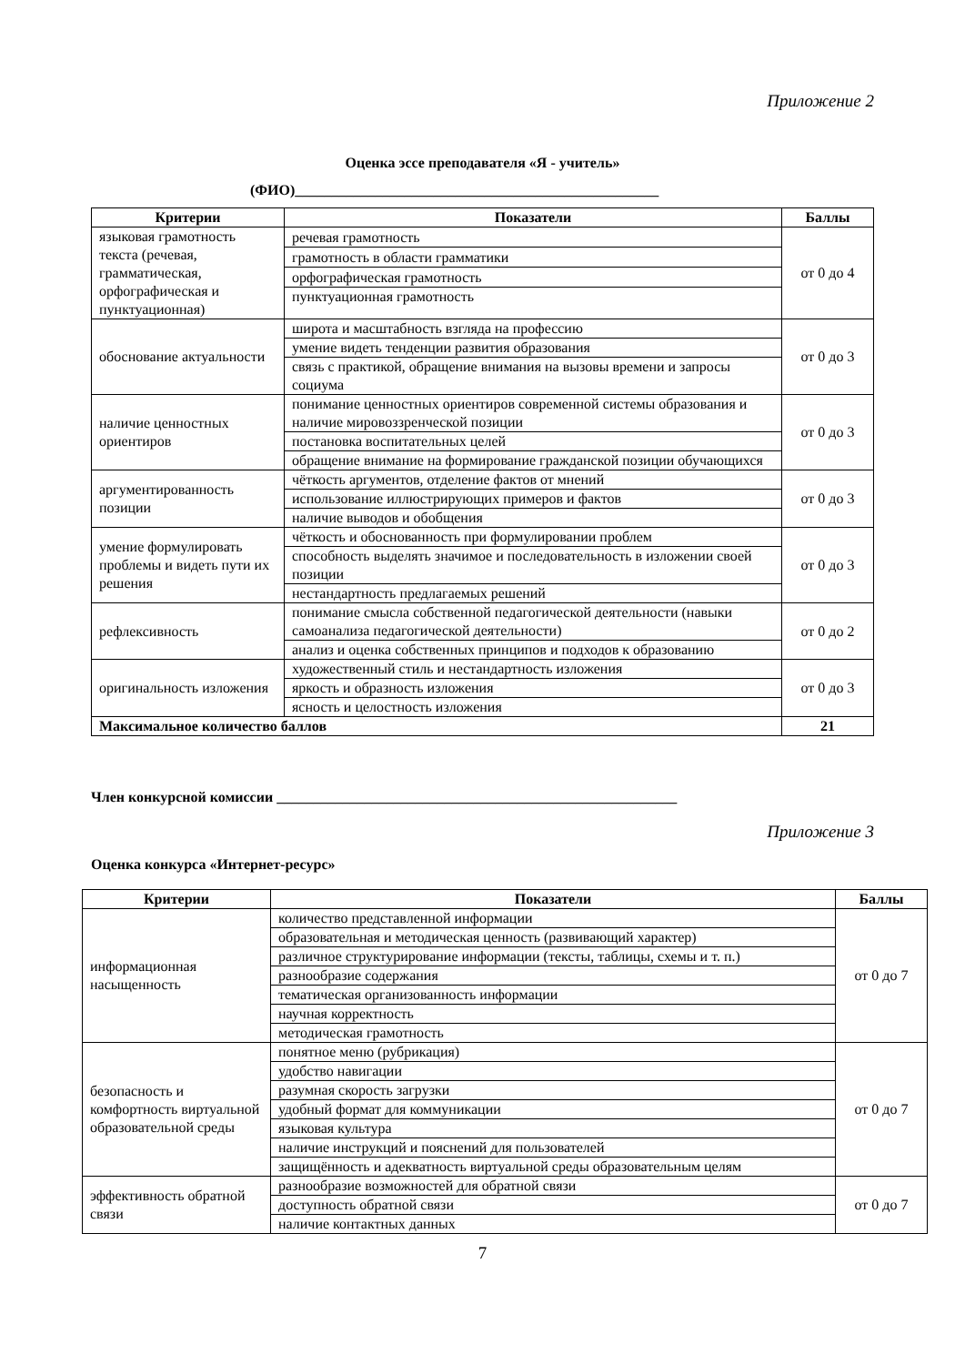Приложение 2
Оценка эссе преподавателя «Я - учитель»
(ФИО)__________________________________________________
| Критерии | Показатели | Баллы |
| --- | --- | --- |
| языковая грамотность текста (речевая, грамматическая, орфографическая и пунктуационная) | речевая грамотность | от 0 до 4 |
| | грамотность в области грамматики | |
| | орфографическая грамотность | |
| | пунктуационная грамотность | |
| обоснование актуальности | широта и масштабность взгляда на профессию | от 0 до 3 |
| | умение видеть тенденции развития образования | |
| | связь с практикой, обращение внимания на вызовы времени и запросы социума | |
| наличие ценностных ориентиров | понимание ценностных ориентиров современной системы образования и наличие мировоззренческой позиции | от 0 до 3 |
| | постановка воспитательных целей | |
| | обращение внимание на формирование гражданской позиции обучающихся | |
| аргументированность позиции | чёткость аргументов, отделение фактов от мнений | от 0 до 3 |
| | использование иллюстрирующих примеров и фактов | |
| | наличие выводов и обобщения | |
| умение формулировать проблемы и видеть пути их решения | чёткость и обоснованность при формулировании проблем | от 0 до 3 |
| | способность выделять значимое и последовательность в изложении своей позиции | |
| | нестандартность предлагаемых решений | |
| рефлексивность | понимание смысла собственной педагогической деятельности (навыки самоанализа педагогической деятельности) | от 0 до 2 |
| | анализ и оценка собственных принципов и подходов к образованию | |
| оригинальность изложения | художественный стиль и нестандартность изложения | от 0 до 3 |
| | яркость и образность изложения | |
| | ясность и целостность изложения | |
| Максимальное количество баллов | | 21 |
Член конкурсной комиссии _______________________________________________________
Приложение 3
Оценка конкурса «Интернет-ресурс»
| Критерии | Показатели | Баллы |
| --- | --- | --- |
| информационная насыщенность | количество представленной информации | от 0 до 7 |
| | образовательная и методическая ценность (развивающий характер) | |
| | различное структурирование информации (тексты, таблицы, схемы и т. п.) | |
| | разнообразие содержания | |
| | тематическая организованность информации | |
| | научная корректность | |
| | методическая грамотность | |
| безопасность и комфортность виртуальной образовательной среды | понятное меню (рубрикация) | от 0 до 7 |
| | удобство навигации | |
| | разумная скорость загрузки | |
| | удобный формат для коммуникации | |
| | языковая культура | |
| | наличие инструкций и пояснений для пользователей | |
| | защищённость и адекватность виртуальной среды образовательным целям | |
| эффективность обратной связи | разнообразие возможностей для обратной связи | от 0 до 7 |
| | доступность обратной связи | |
| | наличие контактных данных | |
7